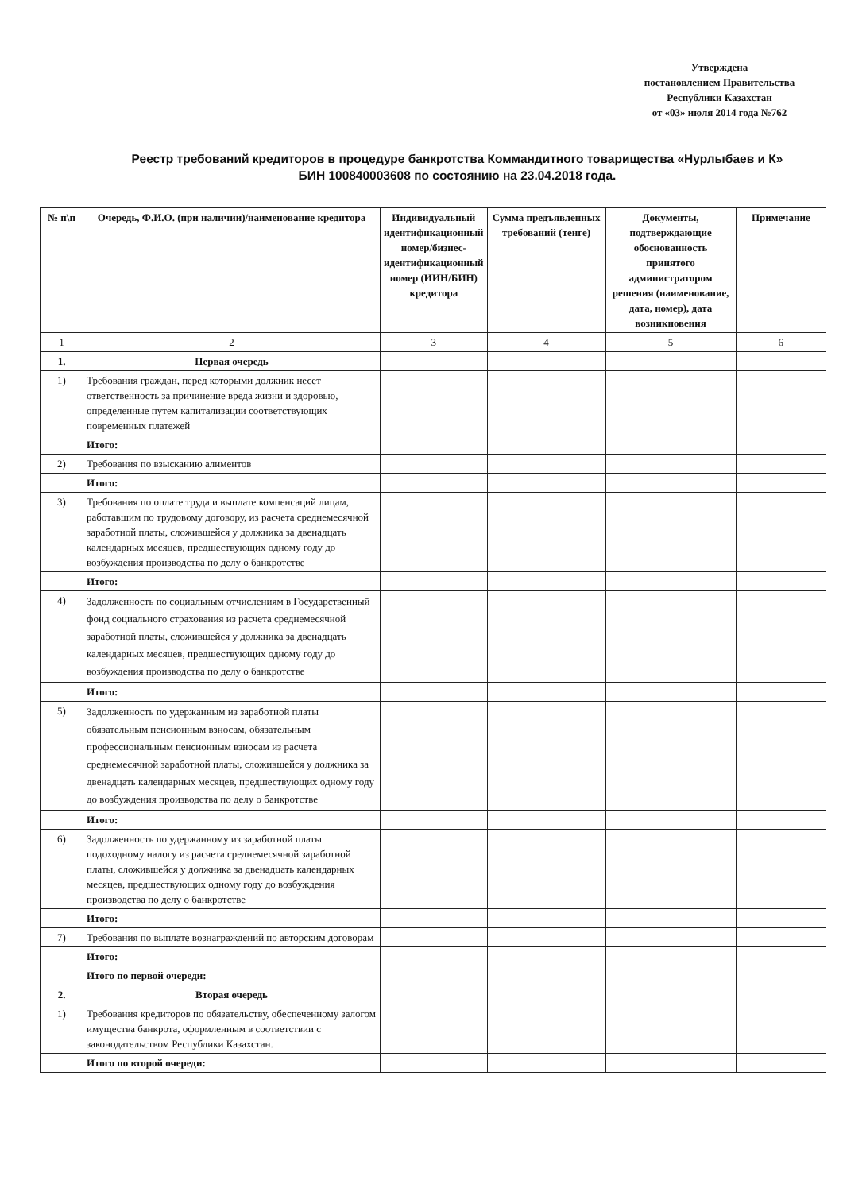Утверждена
постановлением Правительства
Республики Казахстан
от «03» июля 2014 года №762
Реестр требований кредиторов в процедуре банкротства Коммандитного товарищества «Нурлыбаев и К»
БИН 100840003608 по состоянию на 23.04.2018 года.
| № п\п | Очередь, Ф.И.О. (при наличии)/наименование кредитора | Индивидуальный идентификационный номер/бизнес-идентификационный номер (ИИН/БИН) кредитора | Сумма предъявленных требований (тенге) | Документы, подтверждающие обоснованность принятого администратором решения (наименование, дата, номер), дата возникновения | Примечание |
| --- | --- | --- | --- | --- | --- |
| 1 | 2 | 3 | 4 | 5 | 6 |
| 1. | Первая очередь | | | | |
| 1) | Требования граждан, перед которыми должник несет ответственность за причинение вреда жизни и здоровью, определенные путем капитализации соответствующих повременных платежей | | | | |
| | Итого: | | | | |
| 2) | Требования по взысканию алиментов | | | | |
| | Итого: | | | | |
| 3) | Требования по оплате труда и выплате компенсаций лицам, работавшим по трудовому договору, из расчета среднемесячной заработной платы, сложившейся у должника за двенадцать календарных месяцев, предшествующих одному году до возбуждения производства по делу о банкротстве | | | | |
| | Итого: | | | | |
| 4) | Задолженность по социальным отчислениям в Государственный фонд социального страхования из расчета среднемесячной заработной платы, сложившейся у должника за двенадцать календарных месяцев, предшествующих одному году до возбуждения производства по делу о банкротстве | | | | |
| | Итого: | | | | |
| 5) | Задолженность по удержанным из заработной платы обязательным пенсионным взносам, обязательным профессиональным пенсионным взносам из расчета среднемесячной заработной платы, сложившейся у должника за двенадцать календарных месяцев, предшествующих одному году до возбуждения производства по делу о банкротстве | | | | |
| | Итого: | | | | |
| 6) | Задолженность по удержанному из заработной платы подоходному налогу из расчета среднемесячной заработной платы, сложившейся у должника за двенадцать календарных месяцев, предшествующих одному году до возбуждения производства по делу о банкротстве | | | | |
| | Итого: | | | | |
| 7) | Требования по выплате вознаграждений по авторским договорам | | | | |
| | Итого: | | | | |
| | Итого по первой очереди: | | | | |
| 2. | Вторая очередь | | | | |
| 1) | Требования кредиторов по обязательству, обеспеченному залогом имущества банкрота, оформленным в соответствии с законодательством Республики Казахстан. | | | | |
| | Итого по второй очереди: | | | | |